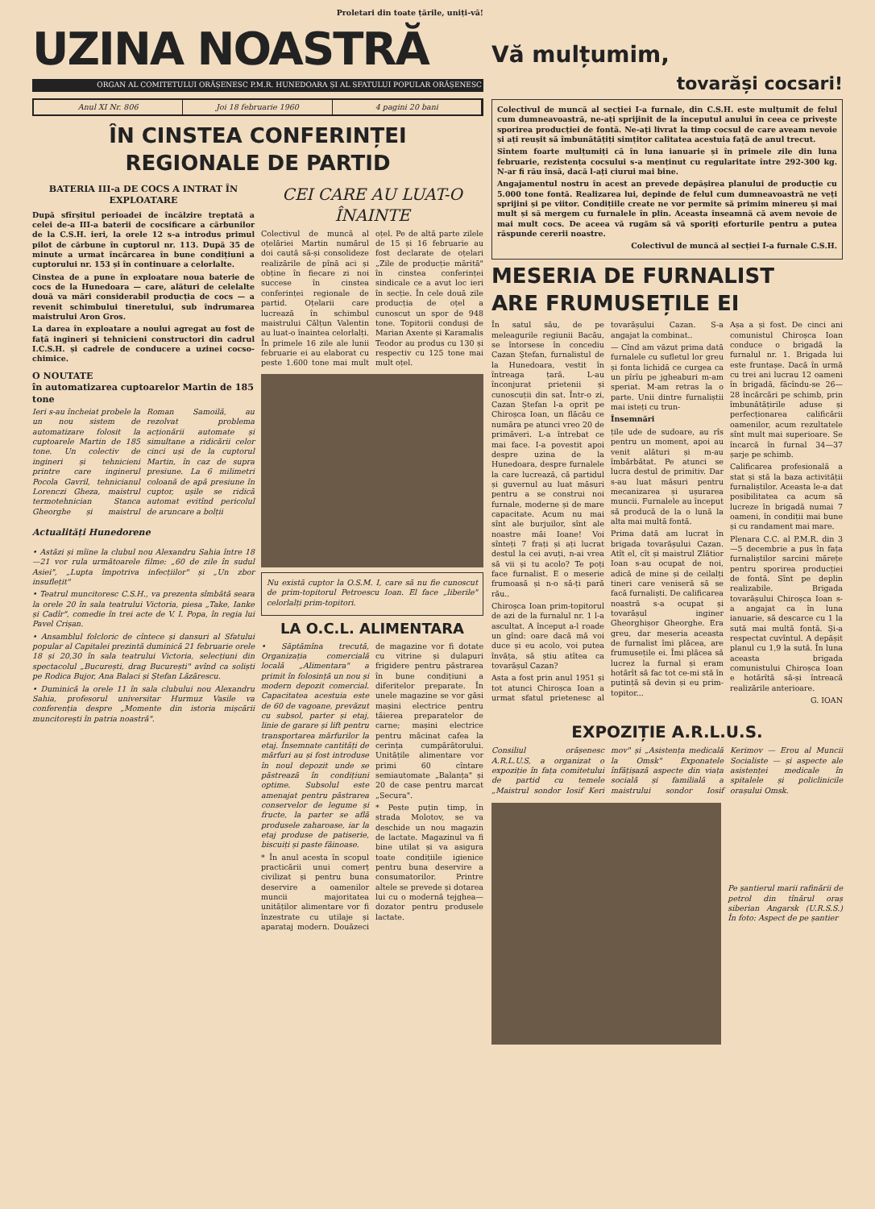Proletari din toate țările, uniți-vă!
UZINA NOASTRĂ
ORGAN AL COMITETULUI ORĂȘENESC P.M.R. HUNEDOARA ȘI AL SFATULUI POPULAR ORĂȘENESC
Anul XI Nr. 806 Joi 18 februarie 1960 4 pagini 20 bani
ÎN CINSTEA CONFERINȚEI
REGIONALE DE PARTID
BATERIA III-a DE COCS A INTRAT ÎN EXPLOATARE
După sfîrșitul perioadei de încălzire treptată a celei de-a III-a baterii de cocsificare a cărbunilor de la C.S.H. ieri, la orele 12 s-a introdus primul pilot de cărbune în cuptorul nr. 113. După 35 de minute a urmat încărcarea în bune condițiuni a cuptorului nr. 153 și în continuare a celorlalte.
Cinstea de a pune în exploatare noua baterie de cocs de la Hunedoara — care, alături de celelalte două va mări considerabil producția de cocs — a revenit schimbului tineretului, sub îndrumarea maistrului Aron Gros.
La darea în exploatare a noului agregat au fost de față ingineri și tehnicieni constructori din cadrul I.C.S.H. și cadrele de conducere a uzinei cocso-chimice.
O NOUTATE
în automatizarea cuptoarelor Martin de 185 tone
Ieri s-au încheiat probele la un nou sistem de automatizare folosit la cuptoarele Martin de 185 tone. Un colectiv de ingineri și tehnicieni printre care inginerul Pocola Gavril, tehnicianul Lorenczi Gheza, maistrul termotehnician Stanca Gheorghe și maistrul Roman Samoilă, au rezolvat problema acționării automate și simultane a ridicării celor cinci uși de la cuptorul Martin, în caz de supra presiune. La 6 milimetri coloană de apă presiune în cuptor, ușile se ridică automat evitînd pericolul de aruncare a bolții
Actualități Hunedorene
• Astăzi și mîine la clubul nou Alexandru Sahia între 18—21 vor rula următoarele filme: „60 de zile în sudul Asiei", „Lupta împotriva infecțiilor" și „Un zbor insuflețit"
• Teatrul muncitoresc C.S.H., va prezenta sîmbătă seara la orele 20 în sala teatrului Victoria, piesa „Take, Ianke și Cadîr", comedie în trei acte de V. I. Popa, în regia lui Pavel Crișan.
• Ansamblul folcloric de cîntece și dansuri al Sfatului popular al Capitalei prezintă duminică 21 februarie orele 18 și 20,30 în sala teatrului Victoria, selecțiuni din spectacolul „București, drag București" avînd ca soliști pe Rodica Bujor, Ana Balaci și Ștefan Lăzărescu.
• Duminică la orele 11 în sala clubului nou Alexandru Sahia, profesorul universitar Hurmuz Vasile va conferenția despre „Momente din istoria mișcării muncitorești în patria noastră".
CEI CARE AU LUAT-O ÎNAINTE
Colectivul de muncă al oțelăriei Martin numărul doi caută să-și consolideze realizările de pînă aci și obține în fiecare zi noi succese în cinstea conferinței regionale de partid. Oțelarii care lucrează în schimbul maistrului Călțun Valentin au luat-o înaintea celorlalți. În primele 16 zile ale lunii februarie ei au elaborat cu peste 1.600 tone mai mult oțel. Pe de altă parte zilele de 15 și 16 februarie au fost declarate de oțelari „Zile de producție mărită" în cinstea conferinței sindicale ce a avut loc ieri în secție. În cele două zile producția de oțel a cunoscut un spor de 948 tone. Topitorii conduși de Marian Axente și Karamalis Teodor au produs cu 130 și respectiv cu 125 tone mai mult oțel.
Nu există cuptor la O.S.M. I, care să nu fie cunoscut de prim-topitorul Petroescu Ioan. El face „liberile" celorlalți prim-topitori.
LA O.C.L. ALIMENTARA
• Săptămîna trecută, Organizația comercială locală „Alimentara" a primit în folosință un nou și modern depozit comercial. Capacitatea acestuia este de 60 de vagoane, prevăzut cu subsol, parter și etaj, linie de garare și lift pentru transportarea mărfurilor la etaj. Însemnate cantități de mărfuri au și fost introduse în noul depozit unde se păstrează în condițiuni optime. Subsolul este amenajat pentru păstrarea conservelor de legume și fructe, la parter se află produsele zaharoase, iar la etaj produse de patiserie, biscuiți și paste făinoase.
* În anul acesta în scopul practicării unui comerț civilizat și pentru buna deservire a oamenilor muncii majoritatea unităților alimentare vor fi înzestrate cu utilaje și aparataj modern. Douăzeci de magazine vor fi dotate cu vitrine și dulapuri frigidere pentru păstrarea în bune condițiuni a diferitelor preparate. În unele magazine se vor găsi mașini electrice pentru tăierea preparatelor de carne; mașini electrice pentru măcinat cafea la cerința cumpărătorului. Unitățile alimentare vor primi 60 cîntare semiautomate „Balanța" și 20 de case pentru marcat „Secura".
* Peste puțin timp, în strada Molotov, se va deschide un nou magazin de lactate. Magazinul va fi bine utilat și va asigura toate condițiile igienice pentru buna deservire a consumatorilor. Printre altele se prevede și dotarea lui cu o modernă tejghea—dozator pentru produsele lactate.
Vă mulțumim,
tovarăși cocsari!
Colectivul de muncă al secției I-a furnale, din C.S.H. este mulțumit de felul cum dumneavoastră, ne-ați sprijinit de la începutul anului în ceea ce privește sporirea producției de fontă. Ne-ați livrat la timp cocsul de care aveam nevoie și ați reușit să îmbunătățiți simțitor calitatea acestuia față de anul trecut.
Sîntem foarte mulțumiți că în luna ianuarie și în primele zile din luna februarie, rezistența cocsului s-a menținut cu regularitate între 292-300 kg. N-ar fi rău însă, dacă l-ați ciurui mai bine.
Angajamentul nostru în acest an prevede depășirea planului de producție cu 5.000 tone fontă. Realizarea lui, depinde de felul cum dumneavoastră ne veți sprijini și pe viitor. Condițiile create ne vor permite să primim minereu și mai mult și să mergem cu furnalele în plin. Aceasta înseamnă că avem nevoie de mai mult cocs. De aceea vă rugăm să vă sporiți eforturile pentru a putea răspunde cererii noastre.
Colectivul de muncă al secției I-a furnale C.S.H.
MESERIA DE FURNALIST
ARE FRUMUSEȚILE EI
În satul său, de pe meleagurile regiunii Bacău, se întorsese în concediu Cazan Ștefan, furnalistul de la Hunedoara, vestit în întreaga țară. L-au înconjurat prietenii și cunoscuții din sat. Într-o zi, Cazan Ștefan l-a oprit pe Chiroșca Ioan, un flăcău ce număra pe atunci vreo 20 de primăveri. L-a întrebat ce mai face. I-a povestit apoi despre uzina de la Hunedoara, despre furnalele la care lucrează, că partidul și guvernul au luat măsuri pentru a se construi noi furnale, moderne și de mare capacitate. Acum nu mai sînt ale burjuilor, sînt ale noastre măi Ioane! Voi sînteți 7 frați și ați lucrat destul la cei avuți, n-ai vrea să vii și tu acolo? Te poți face furnalist. E o meserie frumoasă și n-o să-ți pară rău..
Chiroșca Ioan prim-topitorul de azi de la furnalul nr. 1 l-a ascultat. A început a-l roade un gînd: oare dacă mă voi duce și eu acolo, voi putea învăța, să știu atîtea ca tovarășul Cazan?
Asta a fost prin anul 1951 și tot atunci Chiroșca Ioan a urmat sfatul prietenesc al tovarășului Cazan. S-a angajat la combinat..
— Cînd am văzut prima dată furnalele cu sufletul lor greu și fonta lichidă ce curgea ca un pîrîu pe jgheaburi m-am speriat. M-am retras la o parte. Unii dintre furnaliștii mai isteți cu trun-
Însemnări
țile ude de sudoare, au rîs pentru un moment, apoi au venit alături și m-au îmbărbătat. Pe atunci se lucra destul de primitiv. Dar s-au luat măsuri pentru mecanizarea și ușurarea muncii. Furnalele au început să producă de la o lună la alta mai multă fontă.
Prima dată am lucrat în brigada tovarășului Cazan. Atît el, cît și maistrul Zlătior Ioan s-au ocupat de noi, adică de mine și de ceilalți tineri care veniseră să se facă furnaliști. De calificarea noastră s-a ocupat și tovarășul inginer Gheorghișor Gheorghe. Era greu, dar meseria aceasta de furnalist îmi plăcea, are frumusețile ei. Îmi plăcea să lucrez la furnal și eram hotărît să fac tot ce-mi stă în putință să devin și eu prim-topitor...
Așa a și fost. De cinci ani comunistul Chiroșca Ioan conduce o brigadă la furnalul nr. 1. Brigada lui este fruntașe. Dacă în urmă cu trei ani lucrau 12 oameni în brigadă, făcîndu-se 26—28 încărcări pe schimb, prin îmbunătățirile aduse și perfecționarea calificării oamenilor, acum rezultatele sînt mult mai superioare. Se încarcă în furnal 34—37 șarje pe schimb.
Calificarea profesională a stat și stă la baza activității furnaliștilor. Aceasta le-a dat posibilitatea ca acum să lucreze în brigadă numai 7 oameni, în condiții mai bune și cu randament mai mare.
Plenara C.C. al P.M.R. din 3—5 decembrie a pus în fața furnaliștilor sarcini mărețe pentru sporirea producției de fontă. Sînt pe deplin realizabile. Brigada tovarășului Chiroșca Ioan s-a angajat ca în luna ianuarie, să descarce cu 1 la sută mai multă fontă. Și-a respectat cuvîntul. A depășit planul cu 1,9 la sută. În luna aceasta brigada comunistului Chiroșca Ioan e hotărîtă să-și întreacă realizările anterioare.
G. IOAN
EXPOZIȚIE A.R.L.U.S.
Consiliul orășenesc A.R.L.U.S, a organizat o expoziție în fața comitetului de partid cu temele „Maistrul sondor Iosif Keri mov" și „Asistența medicală la Omsk" Exponatele înfățișază aspecte din viața socială și familială a maistrului sondor Iosif Kerimov — Erou al Muncii Socialiste — și aspecte ale asistenței medicale în spitalele și policlinicile orașului Omsk.
Pe șantierul marii rafinării de petrol din tînărul oraș siberian Angarsk (U.R.S.S.) În foto: Aspect de pe șantier